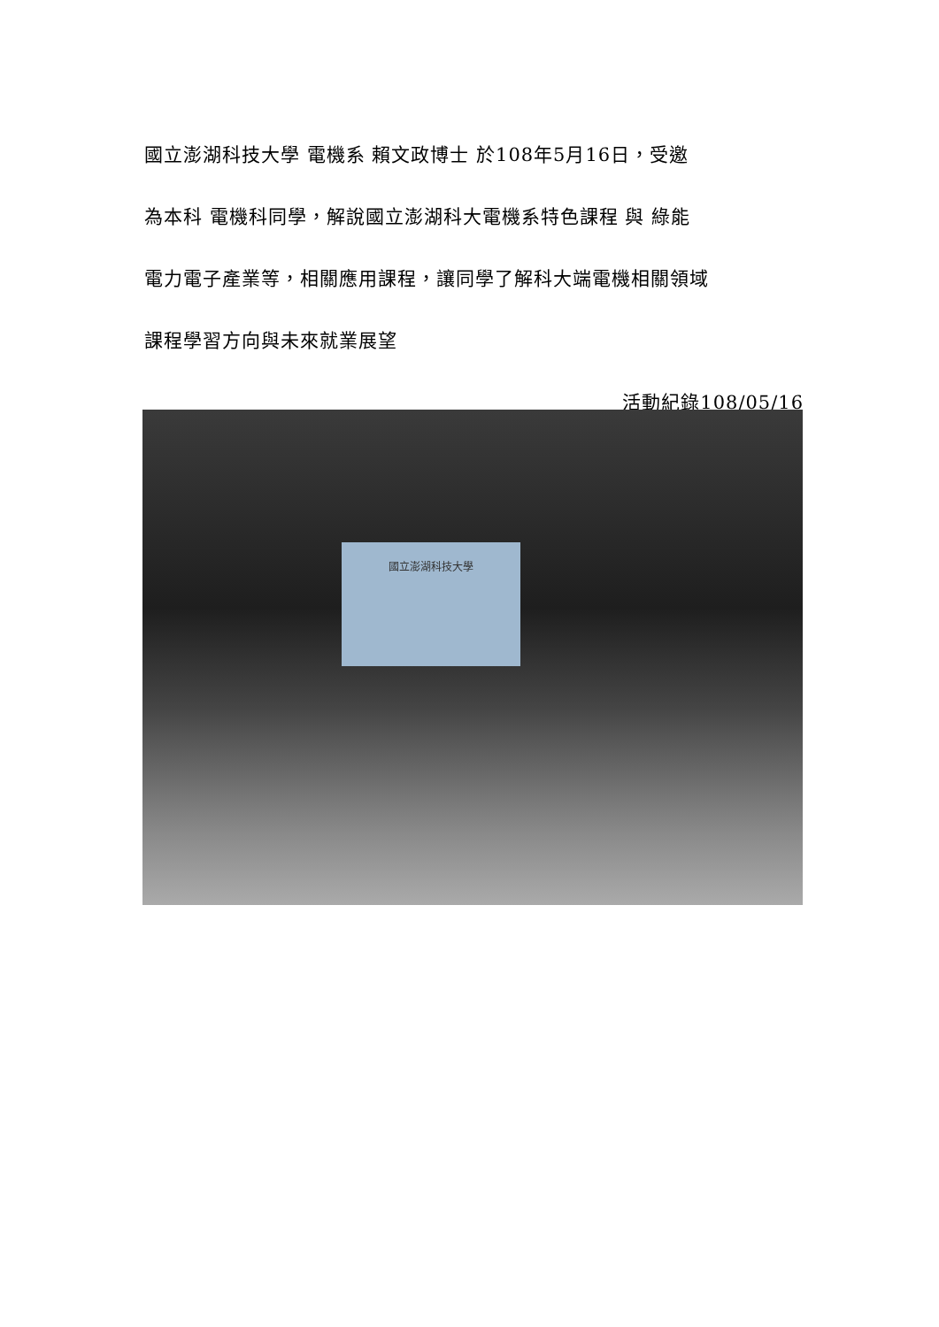國立澎湖科技大學 電機系 賴文政博士 於108年5月16日，受邀
為本科 電機科同學，解說國立澎湖科大電機系特色課程 與 綠能
電力電子產業等，相關應用課程，讓同學了解科大端電機相關領域
課程學習方向與未來就業展望
活動紀錄108/05/16
國立澎湖科技大學